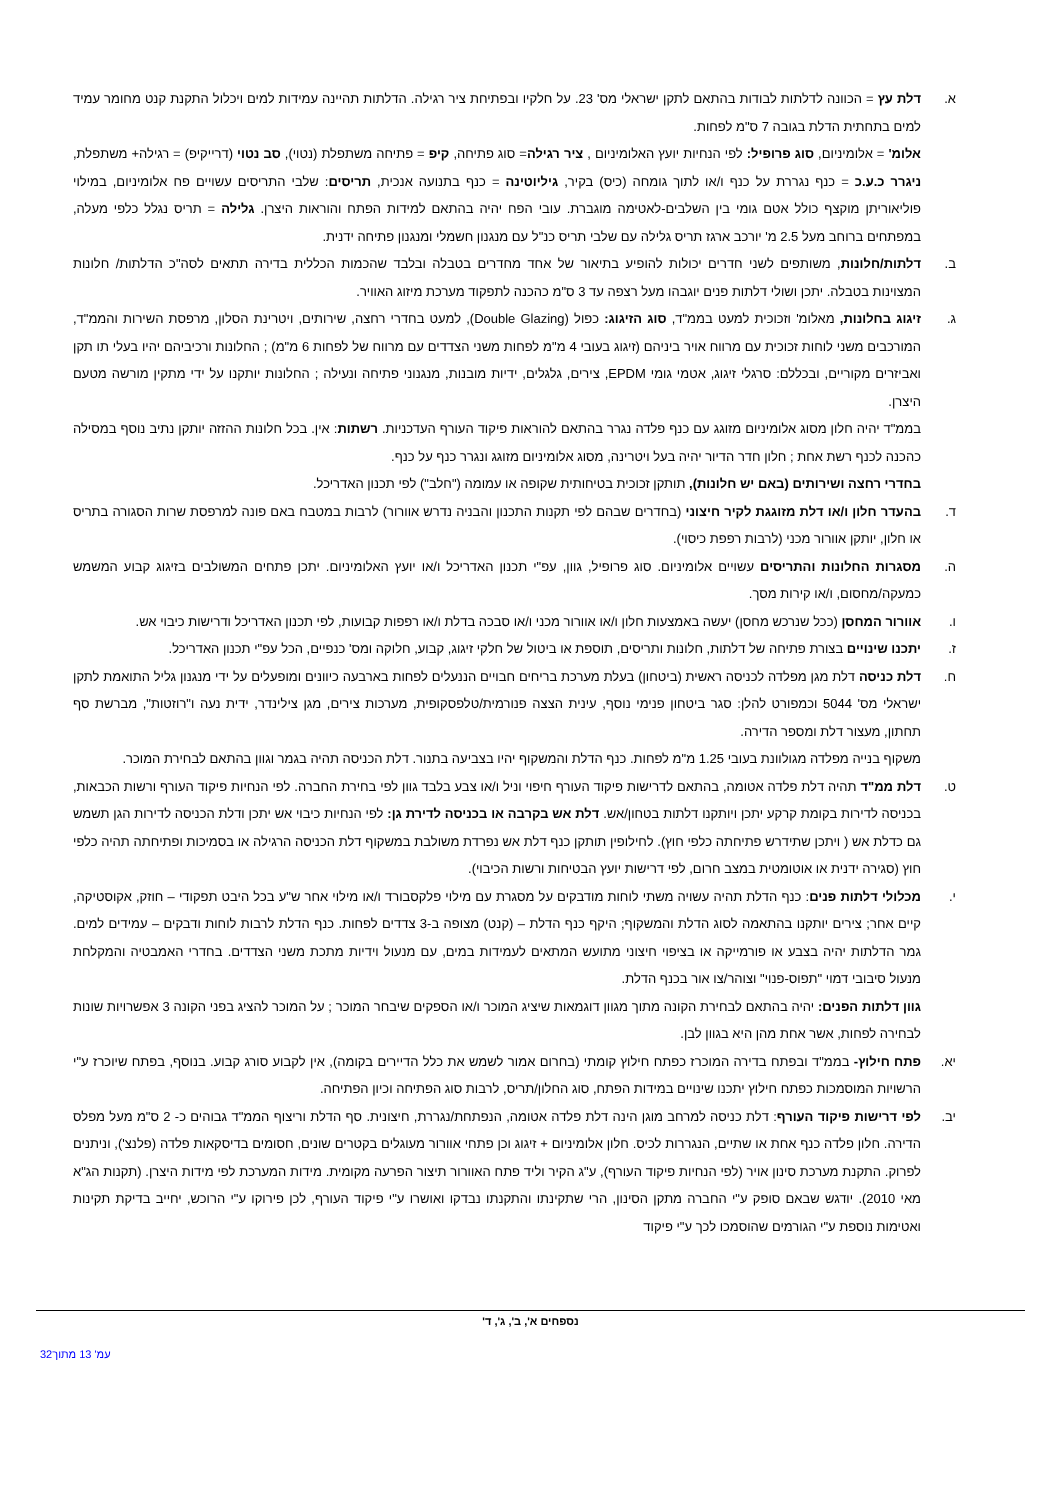א. דלת עץ = הכוונה לדלתות לבודות בהתאם לתקן ישראלי מס' 23. על חלקיו ובפתיחת ציר רגילה. הדלתות תהיינה עמידות למים ויכלול התקנת קנט מחומר עמיד למים בתחתית הדלת בגובה 7 ס"מ לפחות.
אלומ' = אלומיניום, סוג פרופיל: לפי הנחיות יועץ האלומיניום , ציר רגילה= סוג פתיחה, קיפ = פתיחה משתפלת (נטוי), סב נטוי (דרייקיפ) = רגילה+ משתפלת, ניגרר כ.ע.כ = כנף נגררת על כנף ו/או לתוך גומחה (כיס) בקיר, גיליוטינה = כנף בתנועה אנכית, תריסים: שלבי התריסים עשויים פח אלומיניום, במילוי פוליאוריתן מוקצף כולל אטם גומי בין השלבים-לאטימה מוגברת. עובי הפח יהיה בהתאם למידות הפתח והוראות היצרן. גלילה = תריס נגלל כלפי מעלה, במפתחים ברוחב מעל 2.5 מ' יורכב ארגז תריס גלילה עם שלבי תריס כנ"ל עם מנגנון חשמלי ומנגנון פתיחה ידנית.
ב. דלתות/חלונות, משותפים לשני חדרים יכולות להופיע בתיאור של אחד מחדרים בטבלה ובלבד שהכמות הכללית בדירה תתאים לסה"כ הדלתות/ חלונות המצוינות בטבלה. יתכן ושולי דלתות פנים יוגבהו מעל רצפה עד 3 ס"מ כהכנה לתפקוד מערכת מיזוג האוויר.
ג. זיגוג בחלונות, מאלומ' וזכוכית למעט בממ"ד, סוג הזיגוג: כפול (Double Glazing), למעט בחדרי רחצה, שירותים, ויטרינת הסלון, מרפסת השירות והממ"ד, המורכבים משני לוחות זכוכית עם מרווח אויר ביניהם (זיגוג בעובי 4 מ"מ לפחות משני הצדדים עם מרווח של לפחות 6 מ"מ) ; החלונות ורכיביהם יהיו בעלי תו תקן ואביזרים מקוריים, ובכללם: סרגלי זיגוג, אטמי גומי EPDM, צירים, גלגלים, ידיות מובנות, מנגנוני פתיחה ונעילה ; החלונות יותקנו על ידי מתקין מורשה מטעם היצרן.
בממ"ד יהיה חלון מסוג אלומיניום מזוגג עם כנף פלדה נגרר בהתאם להוראות פיקוד העורף העדכניות. רשתות: אין. בכל חלונות ההזזה יותקן נתיב נוסף במסילה כהכנה לכנף רשת אחת ; חלון חדר הדיור יהיה בעל ויטרינה, מסוג אלומיניום מזוגג ונגרר כנף על כנף.
בחדרי רחצה ושירותים (באם יש חלונות), תותקן זכוכית בטיחותית שקופה או עמומה ("חלב") לפי תכנון האדריכל.
ד. בהעדר חלון ו/או דלת מזוגגת לקיר חיצוני (בחדרים שבהם לפי תקנות התכנון והבניה נדרש אוורור) לרבות במטבח באם פונה למרפסת שרות הסגורה בתריס או חלון, יותקן אוורור מכני (לרבות רפפת כיסוי).
ה. מסגרות החלונות והתריסים עשויים אלומיניום. סוג פרופיל, גוון, עפ"י תכנון האדריכל ו/או יועץ האלומיניום. יתכן פתחים המשולבים בזיגוג קבוע המשמש כמעקה/מחסום, ו/או קירות מסך.
ו. אוורור המחסן (ככל שנרכש מחסן) יעשה באמצעות חלון ו/או אוורור מכני ו/או סבכה בדלת ו/או רפפות קבועות, לפי תכנון האדריכל ודרישות כיבוי אש.
ז. יתכנו שינויים בצורת פתיחה של דלתות, חלונות ותריסים, תוספת או ביטול של חלקי זיגוג, קבוע, חלוקה ומס' כנפיים, הכל עפ"י תכנון האדריכל.
ח. דלת כניסה דלת מגן מפלדה לכניסה ראשית (ביטחון) בעלת מערכת בריחים חבויים הננעלים לפחות בארבעה כיוונים ומופעלים על ידי מנגנון גליל התואמת לתקן ישראלי מס' 5044 וכמפורט להלן: סגר ביטחון פנימי נוסף, עינית הצצה פנורמית/טלפסקופית, מערכות צירים, מגן צילינדר, ידית נעה ו"רוזטות", מברשת סף תחתון, מעצור דלת ומספר הדירה.
משקוף בנייה מפלדה מגולוונת בעובי 1.25 מ"מ לפחות. כנף הדלת והמשקוף יהיו בצביעה בתנור. דלת הכניסה תהיה בגמר וגוון בהתאם לבחירת המוכר.
ט. דלת ממ"ד תהיה דלת פלדה אטומה, בהתאם לדרישות פיקוד העורף חיפוי וניל ו/או צבע בלבד גוון לפי בחירת החברה. לפי הנחיות פיקוד העורף ורשות הכבאות, בכניסה לדירות בקומת קרקע יתכן ויותקנו דלתות בטחון/אש. דלת אש בקרבה או בכניסה לדירת גן: לפי הנחיות כיבוי אש יתכן ודלת הכניסה לדירות הגן תשמש גם כדלת אש ( ויתכן שתידרש פתיחתה כלפי חוץ). לחילופין תותקן כנף דלת אש נפרדת משולבת במשקוף דלת הכניסה הרגילה או בסמיכות ופתיחתה תהיה כלפי חוץ (סגירה ידנית או אוטומטית במצב חרום, לפי דרישות יועץ הבטיחות ורשות הכיבוי).
י. מכלולי דלתות פנים: כנף הדלת תהיה עשויה משתי לוחות מודבקים על מסגרת עם מילוי פלקסבורד ו/או מילוי אחר ש"ע בכל היבט תפקודי – חוזק, אקוסטיקה, קיים אחר; צירים יותקנו בהתאמה לסוג הדלת והמשקוף; היקף כנף הדלת – (קנט) מצופה ב-3 צדדים לפחות. כנף הדלת לרבות לוחות ודבקים – עמידים למים. גמר הדלתות יהיה בצבע או פורמייקה או בציפוי חיצוני מתועש המתאים לעמידות במים, עם מנעול וידיות מתכת משני הצדדים. בחדרי האמבטיה והמקלחת מנעול סיבובי דמוי "תפוס-פנוי" וצוהר/צו אור בכנף הדלת.
גוון דלתות הפנים: יהיה בהתאם לבחירת הקונה מתוך מגוון דוגמאות שיציג המוכר ו/או הספקים שיבחר המוכר ; על המוכר להציג בפני הקונה 3 אפשרויות שונות לבחירה לפחות, אשר אחת מהן היא בגוון לבן.
יא. פתח חילוץ- בממ"ד ובפתח בדירה המוכרז כפתח חילוץ קומתי (בחרום אמור לשמש את כלל הדיירים בקומה), אין לקבוע סורג קבוע. בנוסף, בפתח שיוכרז ע"י הרשויות המוסמכות כפתח חילוץ יתכנו שינויים במידות הפתח, סוג החלון/תריס, לרבות סוג הפתיחה וכיון הפתיחה.
יב. לפי דרישות פיקוד העורף: דלת כניסה למרחב מוגן הינה דלת פלדה אטומה, הנפתחת/נגררת, חיצונית. סף הדלת וריצוף הממ"ד גבוהים כ- 2 ס"מ מעל מפלס הדירה. חלון פלדה כנף אחת או שתיים, הנגררות לכיס. חלון אלומיניום + זיגוג וכן פתחי אוורור מעוגלים בקטרים שונים, חסומים בדיסקאות פלדה (פלנצ'), וניתנים לפרוק. התקנת מערכת סינון אויר (לפי הנחיות פיקוד העורף), ע"ג הקיר וליד פתח האוורור תיצור הפרעה מקומית. מידות המערכת לפי מידות היצרן. (תקנות הג"א מאי 2010). יודגש שבאם סופק ע"י החברה מתקן הסינון, הרי שתקינתו והתקנתו נבדקו ואושרו ע"י פיקוד העורף, לכן פירוקו ע"י הרוכש, יחייב בדיקת תקינות ואטימות נוספת ע"י הגורמים שהוסמכו לכך ע"י פיקוד
נספחים א', ב', ג', ד'
עמ' 13 מתוך32